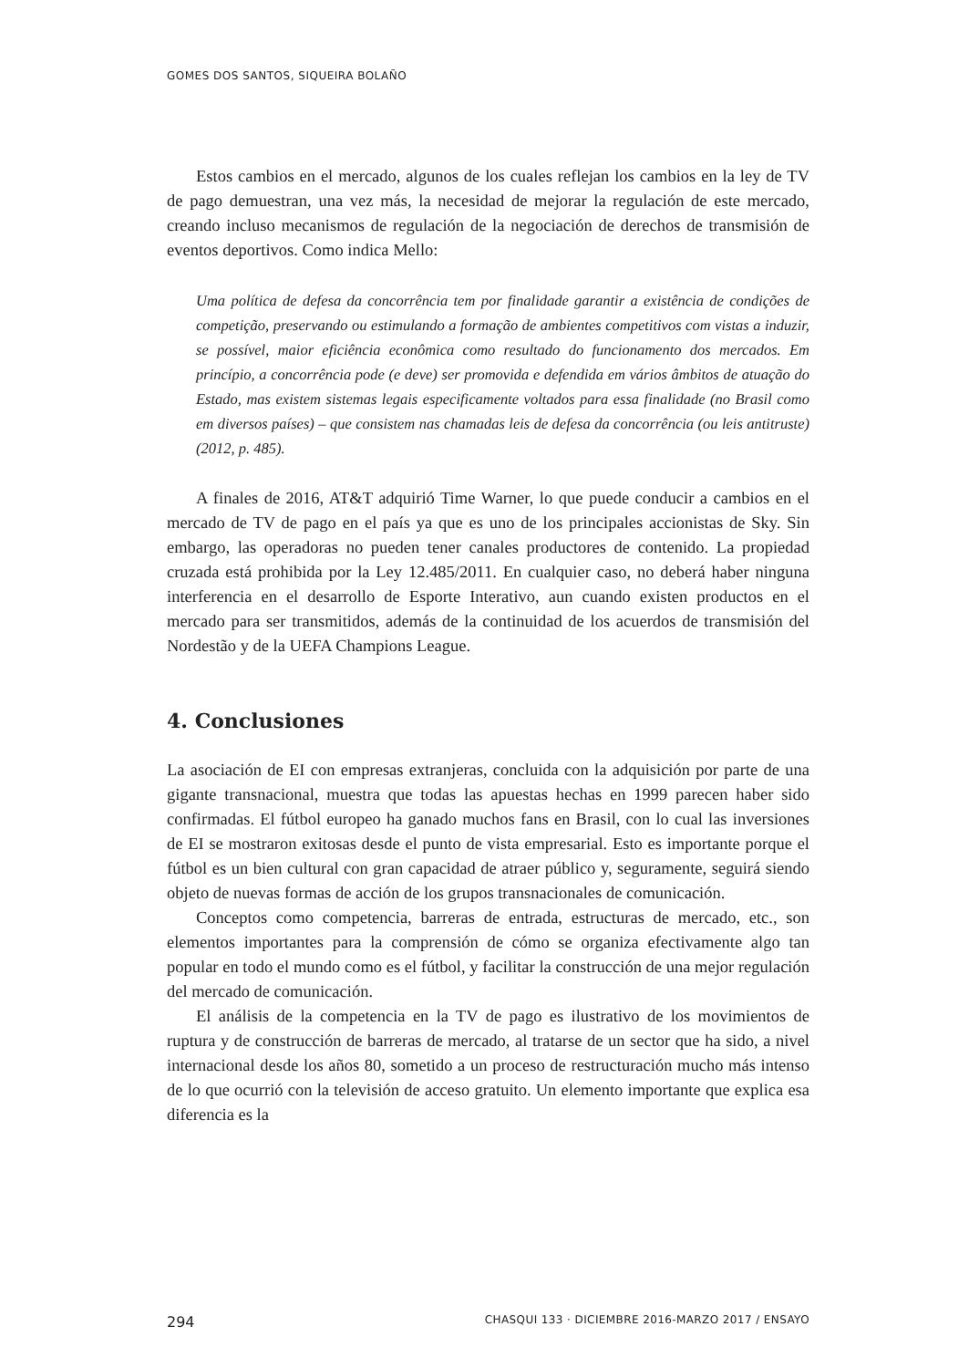GOMES DOS SANTOS, SIQUEIRA BOLAÑO
Estos cambios en el mercado, algunos de los cuales reflejan los cambios en la ley de TV de pago demuestran, una vez más, la necesidad de mejorar la regulación de este mercado, creando incluso mecanismos de regulación de la negociación de derechos de transmisión de eventos deportivos. Como indica Mello:
Uma política de defesa da concorrência tem por finalidade garantir a existência de condições de competição, preservando ou estimulando a formação de ambientes competitivos com vistas a induzir, se possível, maior eficiência econômica como resultado do funcionamento dos mercados. Em princípio, a concorrência pode (e deve) ser promovida e defendida em vários âmbitos de atuação do Estado, mas existem sistemas legais especificamente voltados para essa finalidade (no Brasil como em diversos países) – que consistem nas chamadas leis de defesa da concorrência (ou leis antitruste) (2012, p. 485).
A finales de 2016, AT&T adquirió Time Warner, lo que puede conducir a cambios en el mercado de TV de pago en el país ya que es uno de los principales accionistas de Sky. Sin embargo, las operadoras no pueden tener canales productores de contenido. La propiedad cruzada está prohibida por la Ley 12.485/2011. En cualquier caso, no deberá haber ninguna interferencia en el desarrollo de Esporte Interativo, aun cuando existen productos en el mercado para ser transmitidos, además de la continuidad de los acuerdos de transmisión del Nordestão y de la UEFA Champions League.
4. Conclusiones
La asociación de EI con empresas extranjeras, concluida con la adquisición por parte de una gigante transnacional, muestra que todas las apuestas hechas en 1999 parecen haber sido confirmadas. El fútbol europeo ha ganado muchos fans en Brasil, con lo cual las inversiones de EI se mostraron exitosas desde el punto de vista empresarial. Esto es importante porque el fútbol es un bien cultural con gran capacidad de atraer público y, seguramente, seguirá siendo objeto de nuevas formas de acción de los grupos transnacionales de comunicación.
Conceptos como competencia, barreras de entrada, estructuras de mercado, etc., son elementos importantes para la comprensión de cómo se organiza efectivamente algo tan popular en todo el mundo como es el fútbol, y facilitar la construcción de una mejor regulación del mercado de comunicación.
El análisis de la competencia en la TV de pago es ilustrativo de los movimientos de ruptura y de construcción de barreras de mercado, al tratarse de un sector que ha sido, a nivel internacional desde los años 80, sometido a un proceso de restructuración mucho más intenso de lo que ocurrió con la televisión de acceso gratuito. Un elemento importante que explica esa diferencia es la
294 CHASQUI 133 · DICIEMBRE 2016-MARZO 2017 / ENSAYO